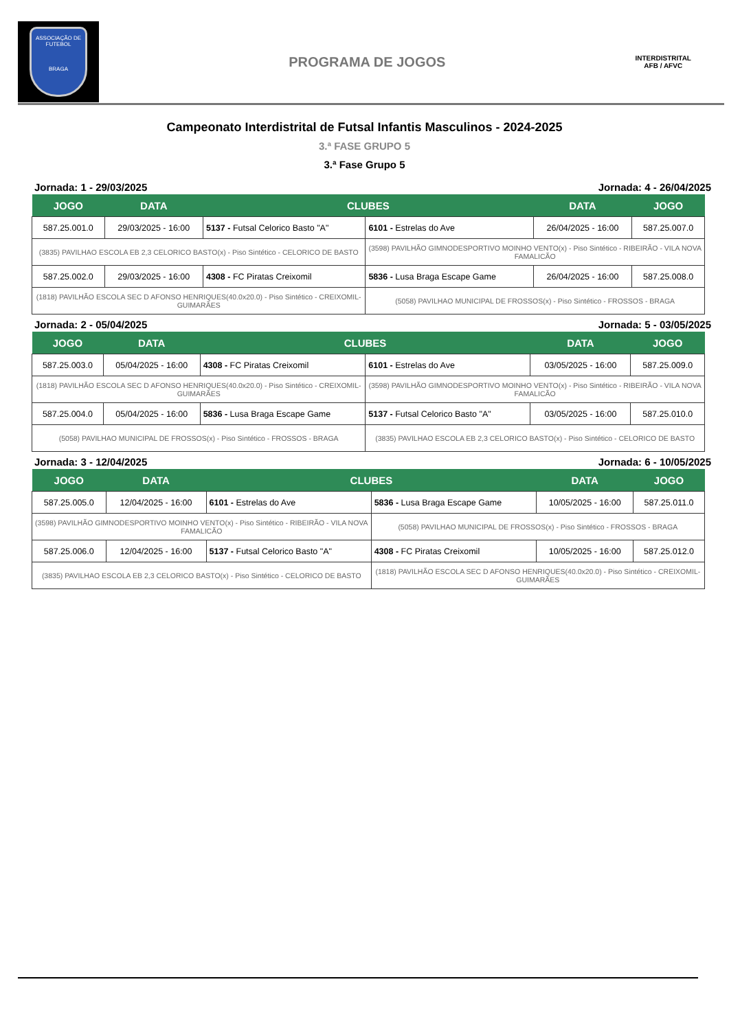ASSOCIAÇÃO DE FUTEBOL
BRAGA
PROGRAMA DE JOGOS
INTERDISTRITAL
AFB / AFVC
Campeonato Interdistrital de Futsal Infantis Masculinos - 2024-2025
3.ª FASE GRUPO 5
3.ª Fase Grupo 5
Jornada: 1 - 29/03/2025 Jornada: 4 - 26/04/2025
| JOGO | DATA | CLUBES | | DATA | JOGO |
| --- | --- | --- | --- | --- | --- |
| 587.25.001.0 | 29/03/2025 - 16:00 | 5137 - Futsal Celorico Basto "A" | 6101 - Estrelas do Ave | 26/04/2025 - 16:00 | 587.25.007.0 |
| (3835) PAVILHAO ESCOLA EB 2,3 CELORICO BASTO(x) - Piso Sintético - CELORICO DE BASTO | | | (3598) PAVILHÃO GIMNODESPORTIVO MOINHO VENTO(x) - Piso Sintético - RIBEIRÃO - VILA NOVA FAMALICÃO | | |
| 587.25.002.0 | 29/03/2025 - 16:00 | 4308 - FC Piratas Creixomil | 5836 - Lusa Braga Escape Game | 26/04/2025 - 16:00 | 587.25.008.0 |
| (1818) PAVILHÃO ESCOLA SEC D AFONSO HENRIQUES(40.0x20.0) - Piso Sintético - CREIXOMIL-GUIMARÃES | | | (5058) PAVILHAO MUNICIPAL DE FROSSOS(x) - Piso Sintético - FROSSOS - BRAGA | | |
Jornada: 2 - 05/04/2025 Jornada: 5 - 03/05/2025
| JOGO | DATA | CLUBES | | DATA | JOGO |
| --- | --- | --- | --- | --- | --- |
| 587.25.003.0 | 05/04/2025 - 16:00 | 4308 - FC Piratas Creixomil | 6101 - Estrelas do Ave | 03/05/2025 - 16:00 | 587.25.009.0 |
| (1818) PAVILHÃO ESCOLA SEC D AFONSO HENRIQUES(40.0x20.0) - Piso Sintético - CREIXOMIL-GUIMARÃES | | | (3598) PAVILHÃO GIMNODESPORTIVO MOINHO VENTO(x) - Piso Sintético - RIBEIRÃO - VILA NOVA FAMALICÃO | | |
| 587.25.004.0 | 05/04/2025 - 16:00 | 5836 - Lusa Braga Escape Game | 5137 - Futsal Celorico Basto "A" | 03/05/2025 - 16:00 | 587.25.010.0 |
| (5058) PAVILHAO MUNICIPAL DE FROSSOS(x) - Piso Sintético - FROSSOS - BRAGA | | | (3835) PAVILHAO ESCOLA EB 2,3 CELORICO BASTO(x) - Piso Sintético - CELORICO DE BASTO | | |
Jornada: 3 - 12/04/2025 Jornada: 6 - 10/05/2025
| JOGO | DATA | CLUBES | | DATA | JOGO |
| --- | --- | --- | --- | --- | --- |
| 587.25.005.0 | 12/04/2025 - 16:00 | 6101 - Estrelas do Ave | 5836 - Lusa Braga Escape Game | 10/05/2025 - 16:00 | 587.25.011.0 |
| (3598) PAVILHÃO GIMNODESPORTIVO MOINHO VENTO(x) - Piso Sintético - RIBEIRÃO - VILA NOVA FAMALICÃO | | | (5058) PAVILHAO MUNICIPAL DE FROSSOS(x) - Piso Sintético - FROSSOS - BRAGA | | |
| 587.25.006.0 | 12/04/2025 - 16:00 | 5137 - Futsal Celorico Basto "A" | 4308 - FC Piratas Creixomil | 10/05/2025 - 16:00 | 587.25.012.0 |
| (3835) PAVILHAO ESCOLA EB 2,3 CELORICO BASTO(x) - Piso Sintético - CELORICO DE BASTO | | | (1818) PAVILHÃO ESCOLA SEC D AFONSO HENRIQUES(40.0x20.0) - Piso Sintético - CREIXOMIL-GUIMARÃES | | |